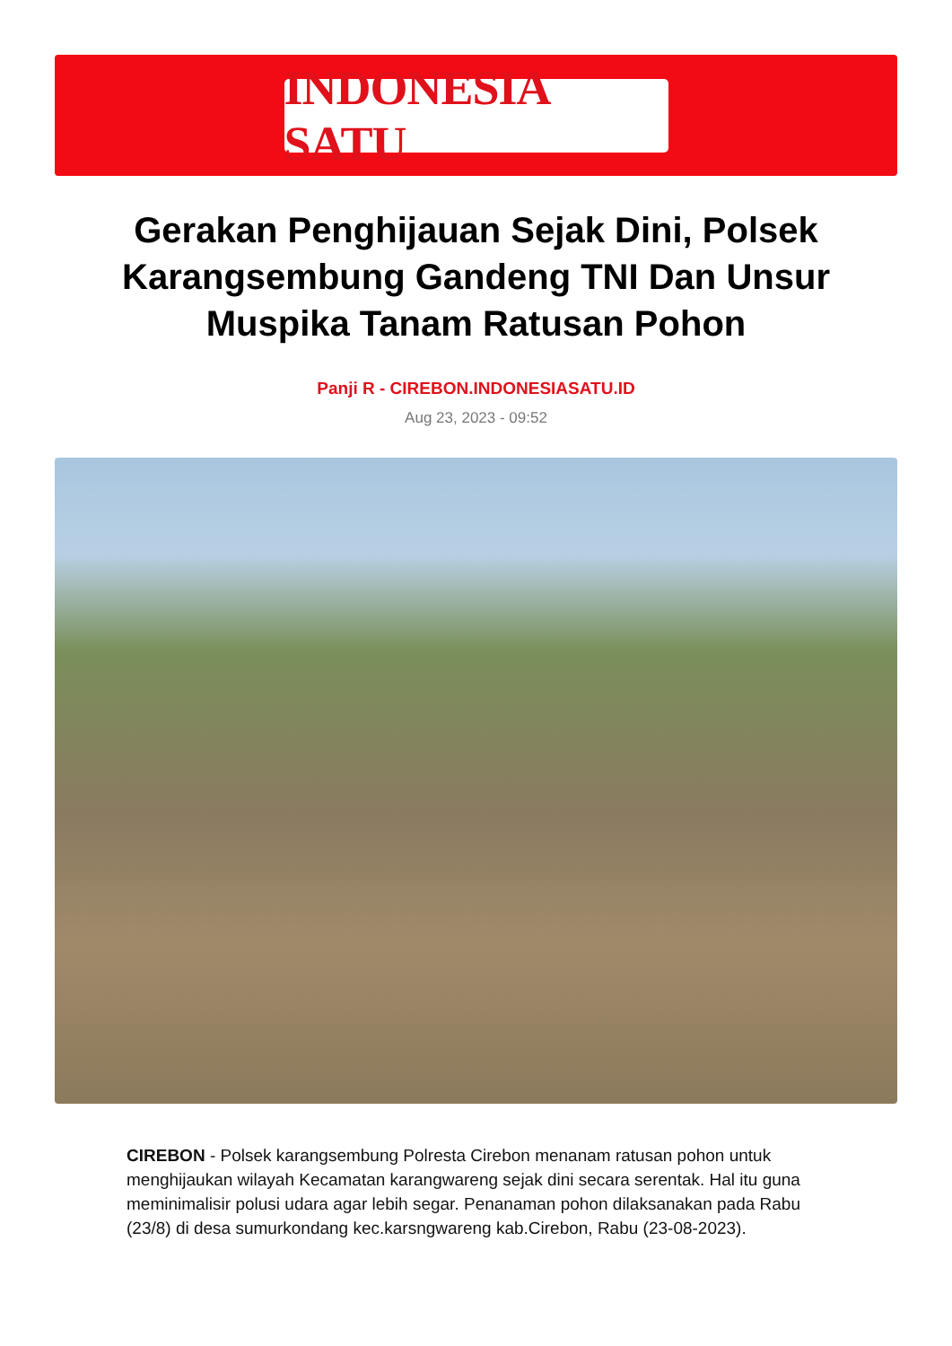INDONESIA SATU
Gerakan Penghijauan Sejak Dini, Polsek Karangsembung Gandeng TNI Dan Unsur Muspika Tanam Ratusan Pohon
Panji R - CIREBON.INDONESIASATU.ID
Aug 23, 2023 - 09:52
CIREBON - Polsek karangsembung Polresta Cirebon menanam ratusan pohon untuk menghijaukan wilayah Kecamatan karangwareng sejak dini secara serentak. Hal itu guna meminimalisir polusi udara agar lebih segar. Penanaman pohon dilaksanakan pada Rabu (23/8) di desa sumurkondang kec.karsngwareng kab.Cirebon, Rabu (23-08-2023).